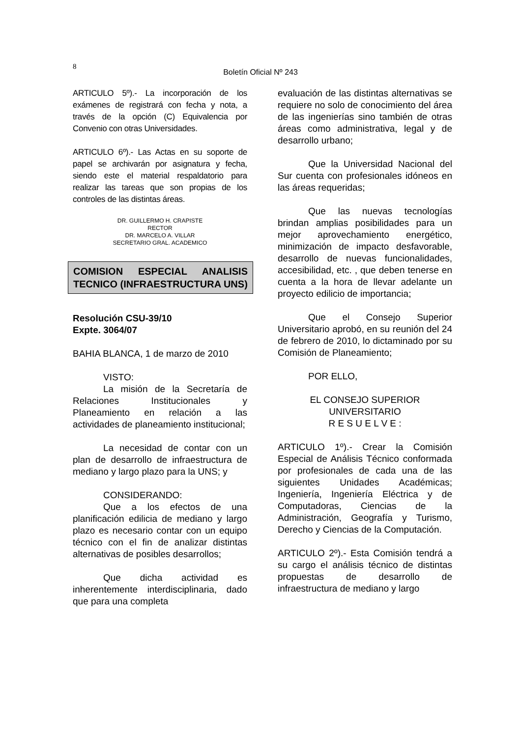8
Boletín Oficial Nº 243
ARTICULO 5º).- La incorporación de los exámenes de registrará con fecha y nota, a través de la opción (C) Equivalencia por Convenio con otras Universidades.
ARTICULO 6º).- Las Actas en su soporte de papel se archivarán por asignatura y fecha, siendo este el material respaldatorio para realizar las tareas que son propias de los controles de las distintas áreas.
DR. GUILLERMO H. CRAPISTE
RECTOR
DR. MARCELO A. VILLAR
SECRETARIO GRAL. ACADEMICO
COMISION ESPECIAL ANALISIS TECNICO (INFRAESTRUCTURA UNS)
Resolución CSU-39/10
Expte. 3064/07
BAHIA BLANCA, 1 de marzo de 2010
VISTO:
La misión de la Secretaría de Relaciones Institucionales y Planeamiento en relación a las actividades de planeamiento institucional;
La necesidad de contar con un plan de desarrollo de infraestructura de mediano y largo plazo para la UNS; y
CONSIDERANDO:
Que a los efectos de una planificación edilicia de mediano y largo plazo es necesario contar con un equipo técnico con el fin de analizar distintas alternativas de posibles desarrollos;
Que dicha actividad es inherentemente interdisciplinaria, dado que para una completa
evaluación de las distintas alternativas se requiere no solo de conocimiento del área de las ingenierías sino también de otras áreas como administrativa, legal y de desarrollo urbano;
Que la Universidad Nacional del Sur cuenta con profesionales idóneos en las áreas requeridas;
Que las nuevas tecnologías brindan amplias posibilidades para un mejor aprovechamiento energético, minimización de impacto desfavorable, desarrollo de nuevas funcionalidades, accesibilidad, etc. , que deben tenerse en cuenta a la hora de llevar adelante un proyecto edilicio de importancia;
Que el Consejo Superior Universitario aprobó, en su reunión del 24 de febrero de 2010, lo dictaminado por su Comisión de Planeamiento;
POR ELLO,
EL CONSEJO SUPERIOR UNIVERSITARIO
R E S U E L V E :
ARTICULO 1º).- Crear la Comisión Especial de Análisis Técnico conformada por profesionales de cada una de las siguientes Unidades Académicas; Ingeniería, Ingeniería Eléctrica y de Computadoras, Ciencias de la Administración, Geografía y Turismo, Derecho y Ciencias de la Computación.
ARTICULO 2º).- Esta Comisión tendrá a su cargo el análisis técnico de distintas propuestas de desarrollo de infraestructura de mediano y largo